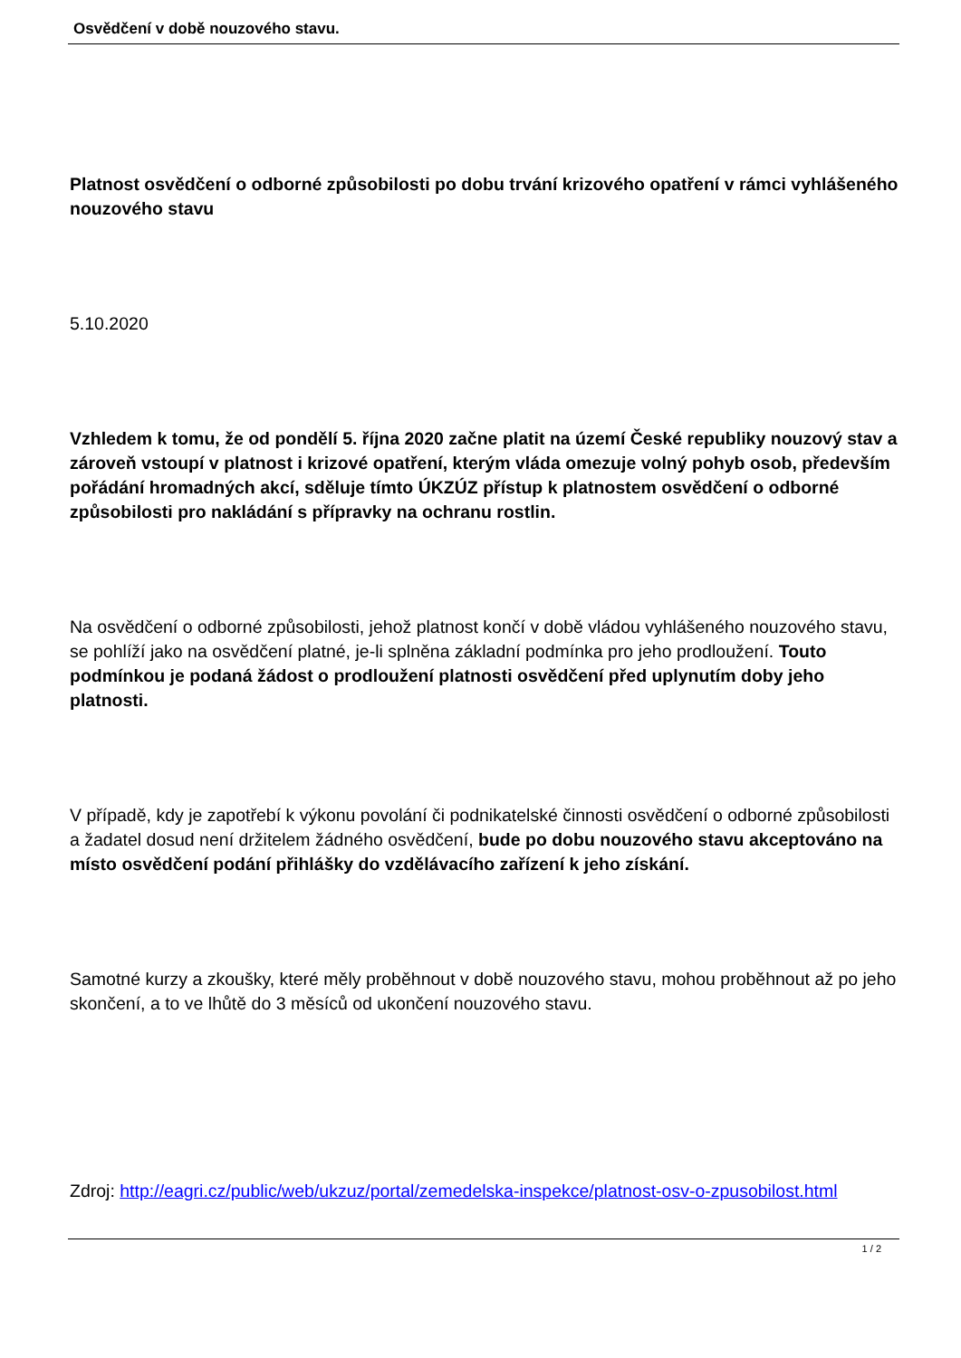Osvědčení v době nouzového stavu.
Platnost osvědčení o odborné způsobilosti po dobu trvání krizového opatření v rámci vyhlášeného nouzového stavu
5.10.2020
Vzhledem k tomu, že od pondělí 5. října 2020 začne platit na území České republiky nouzový stav a zároveň vstoupí v platnost i krizové opatření, kterým vláda omezuje volný pohyb osob, především pořádání hromadných akcí, sděluje tímto ÚKZÚZ přístup k platnostem osvědčení o odborné způsobilosti pro nakládání s přípravky na ochranu rostlin.
Na osvědčení o odborné způsobilosti, jehož platnost končí v době vládou vyhlášeného nouzového stavu, se pohlíží jako na osvědčení platné, je-li splněna základní podmínka pro jeho prodloužení. Touto podmínkou je podaná žádost o prodloužení platnosti osvědčení před uplynutím doby jeho platnosti.
V případě, kdy je zapotřebí k výkonu povolání či podnikatelské činnosti osvědčení o odborné způsobilosti a žadatel dosud není držitelem žádného osvědčení, bude po dobu nouzového stavu akceptováno na místo osvědčení podání přihlášky do vzdělávacího zařízení k jeho získání.
Samotné kurzy a zkoušky, které měly proběhnout v době nouzového stavu, mohou proběhnout až po jeho skončení, a to ve lhůtě do 3 měsíců od ukončení nouzového stavu.
Zdroj: http://eagri.cz/public/web/ukzuz/portal/zemedelska-inspekce/platnost-osv-o-zpusobilost.html
1 / 2